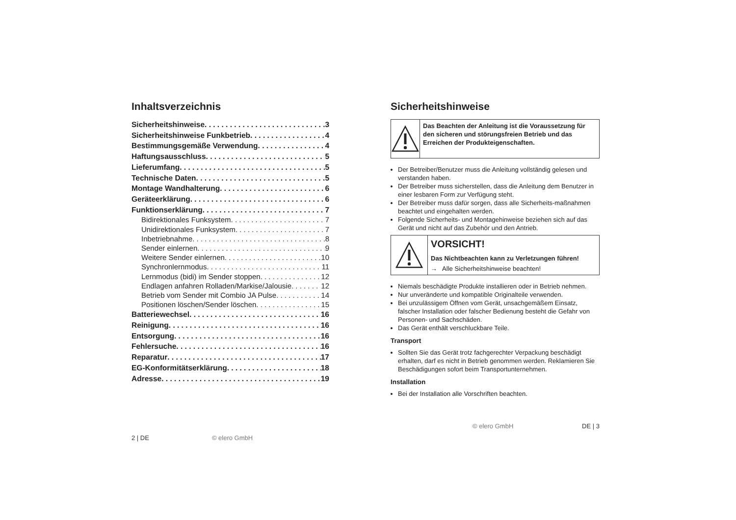Inhaltsverzeichnis
Sicherheitshinweise 3
Sicherheitshinweise Funkbetrieb 4
Bestimmungsgemäße Verwendung 4
Haftungsausschluss 5
Lieferumfang 5
Technische Daten 5
Montage Wandhalterung 6
Geräteerklärung 6
Funktionserklärung 7
Bidirektionales Funksystem 7
Unidirektionales Funksystem 7
Inbetriebnahme 8
Sender einlernen 9
Weitere Sender einlernen 10
Synchronlernmodus 11
Lernmodus (bidi) im Sender stoppen 12
Endlagen anfahren Rolladen/Markise/Jalousie 12
Betrieb vom Sender mit Combio JA Pulse 14
Positionen löschen/Sender löschen 15
Batteriewechsel 16
Reinigung 16
Entsorgung 16
Fehlersuche 16
Reparatur 17
EG-Konformitätserklärung 18
Adresse 19
2 | DE © elero GmbH
Sicherheitshinweise
Das Beachten der Anleitung ist die Voraussetzung für den sicheren und störungsfreien Betrieb und das Erreichen der Produkteigenschaften.
Der Betreiber/Benutzer muss die Anleitung vollständig gelesen und verstanden haben.
Der Betreiber muss sicherstellen, dass die Anleitung dem Benutzer in einer lesbaren Form zur Verfügung steht.
Der Betreiber muss dafür sorgen, dass alle Sicherheits-maßnahmen beachtet und eingehalten werden.
Folgende Sicherheits- und Montagehinweise beziehen sich auf das Gerät und nicht auf das Zubehör und den Antrieb.
VORSICHT!
Das Nichtbeachten kann zu Verletzungen führen!
→ Alle Sicherheitshinweise beachten!
Niemals beschädigte Produkte installieren oder in Betrieb nehmen.
Nur unveränderte und kompatible Originalteile verwenden.
Bei unzulässigem Öffnen vom Gerät, unsachgemäßem Einsatz, falscher Installation oder falscher Bedienung besteht die Gefahr von Personen- und Sachschäden.
Das Gerät enthält verschluckbare Teile.
Transport
Sollten Sie das Gerät trotz fachgerechter Verpackung beschädigt erhalten, darf es nicht in Betrieb genommen werden. Reklamieren Sie Beschädigungen sofort beim Transportunternehmen.
Installation
Bei der Installation alle Vorschriften beachten.
© elero GmbH DE | 3